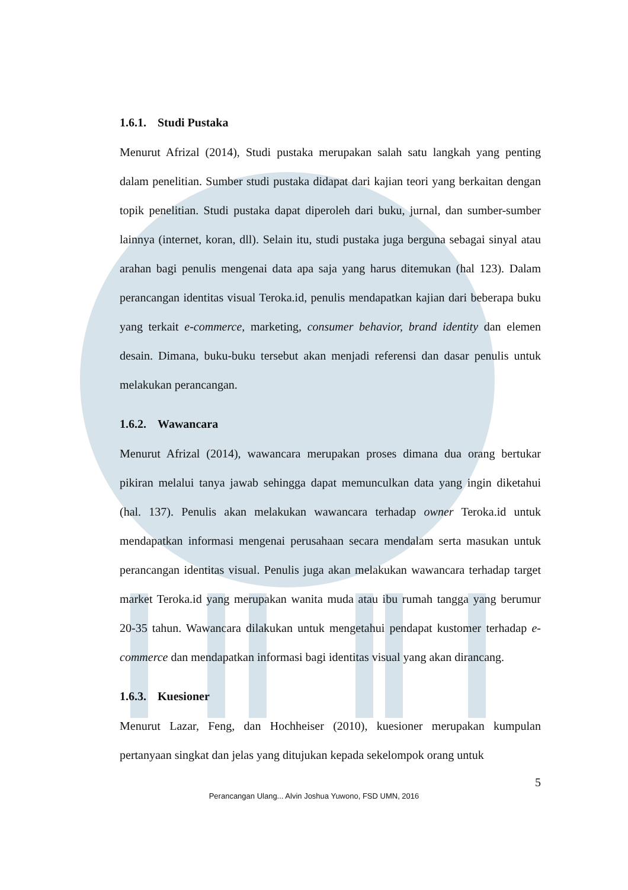1.6.1. Studi Pustaka
Menurut Afrizal (2014), Studi pustaka merupakan salah satu langkah yang penting dalam penelitian. Sumber studi pustaka didapat dari kajian teori yang berkaitan dengan topik penelitian. Studi pustaka dapat diperoleh dari buku, jurnal, dan sumber-sumber lainnya (internet, koran, dll). Selain itu, studi pustaka juga berguna sebagai sinyal atau arahan bagi penulis mengenai data apa saja yang harus ditemukan (hal 123). Dalam perancangan identitas visual Teroka.id, penulis mendapatkan kajian dari beberapa buku yang terkait e-commerce, marketing, consumer behavior, brand identity dan elemen desain. Dimana, buku-buku tersebut akan menjadi referensi dan dasar penulis untuk melakukan perancangan.
1.6.2. Wawancara
Menurut Afrizal (2014), wawancara merupakan proses dimana dua orang bertukar pikiran melalui tanya jawab sehingga dapat memunculkan data yang ingin diketahui (hal. 137). Penulis akan melakukan wawancara terhadap owner Teroka.id untuk mendapatkan informasi mengenai perusahaan secara mendalam serta masukan untuk perancangan identitas visual. Penulis juga akan melakukan wawancara terhadap target market Teroka.id yang merupakan wanita muda atau ibu rumah tangga yang berumur 20-35 tahun. Wawancara dilakukan untuk mengetahui pendapat kustomer terhadap e-commerce dan mendapatkan informasi bagi identitas visual yang akan dirancang.
1.6.3. Kuesioner
Menurut Lazar, Feng, dan Hochheiser (2010), kuesioner merupakan kumpulan pertanyaan singkat dan jelas yang ditujukan kepada sekelompok orang untuk
5
Perancangan Ulang... Alvin Joshua Yuwono, FSD UMN, 2016